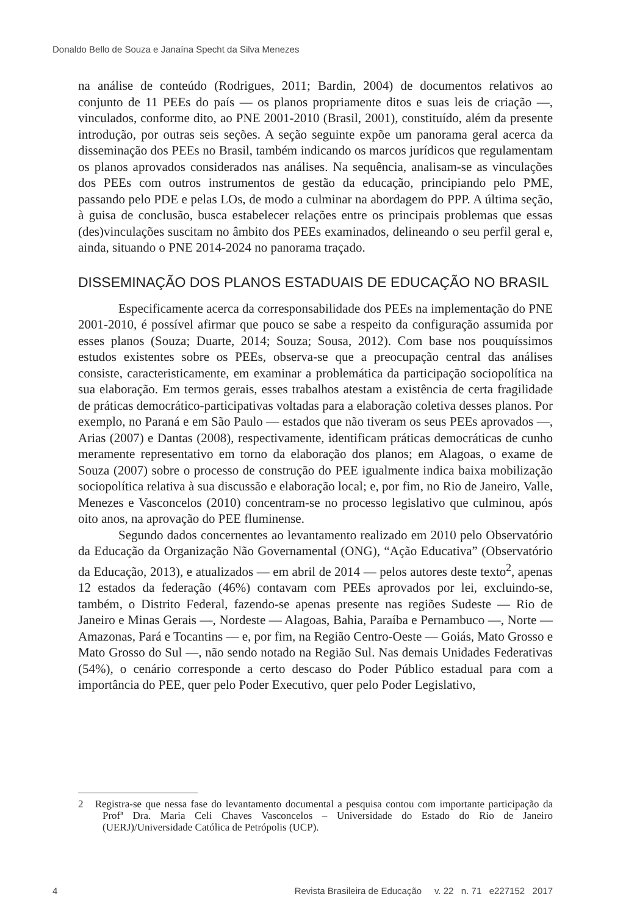Donaldo Bello de Souza e Janaína Specht da Silva Menezes
na análise de conteúdo (Rodrigues, 2011; Bardin, 2004) de documentos relativos ao conjunto de 11 PEEs do país — os planos propriamente ditos e suas leis de criação —, vinculados, conforme dito, ao PNE 2001-2010 (Brasil, 2001), constituído, além da presente introdução, por outras seis seções. A seção seguinte expõe um panorama geral acerca da disseminação dos PEEs no Brasil, também indicando os marcos jurídicos que regulamentam os planos aprovados considerados nas análises. Na sequência, analisam-se as vinculações dos PEEs com outros instrumentos de gestão da educação, principiando pelo PME, passando pelo PDE e pelas LOs, de modo a culminar na abordagem do PPP. A última seção, à guisa de conclusão, busca estabelecer relações entre os principais problemas que essas (des)vinculações suscitam no âmbito dos PEEs examinados, delineando o seu perfil geral e, ainda, situando o PNE 2014-2024 no panorama traçado.
DISSEMINAÇÃO DOS PLANOS ESTADUAIS DE EDUCAÇÃO NO BRASIL
Especificamente acerca da corresponsabilidade dos PEEs na implementação do PNE 2001-2010, é possível afirmar que pouco se sabe a respeito da configuração assumida por esses planos (Souza; Duarte, 2014; Souza; Sousa, 2012). Com base nos pouquíssimos estudos existentes sobre os PEEs, observa-se que a preocupação central das análises consiste, caracteristicamente, em examinar a problemática da participação sociopolítica na sua elaboração. Em termos gerais, esses trabalhos atestam a existência de certa fragilidade de práticas democrático-participativas voltadas para a elaboração coletiva desses planos. Por exemplo, no Paraná e em São Paulo — estados que não tiveram os seus PEEs aprovados —, Arias (2007) e Dantas (2008), respectivamente, identificam práticas democráticas de cunho meramente representativo em torno da elaboração dos planos; em Alagoas, o exame de Souza (2007) sobre o processo de construção do PEE igualmente indica baixa mobilização sociopolítica relativa à sua discussão e elaboração local; e, por fim, no Rio de Janeiro, Valle, Menezes e Vasconcelos (2010) concentram-se no processo legislativo que culminou, após oito anos, na aprovação do PEE fluminense.
Segundo dados concernentes ao levantamento realizado em 2010 pelo Observatório da Educação da Organização Não Governamental (ONG), “Ação Educativa” (Observatório da Educação, 2013), e atualizados — em abril de 2014 — pelos autores deste texto<sup>2</sup>, apenas 12 estados da federação (46%) contavam com PEEs aprovados por lei, excluindo-se, também, o Distrito Federal, fazendo-se apenas presente nas regiões Sudeste — Rio de Janeiro e Minas Gerais —, Nordeste — Alagoas, Bahia, Paraíba e Pernambuco —, Norte — Amazonas, Pará e Tocantins — e, por fim, na Região Centro-Oeste — Goiás, Mato Grosso e Mato Grosso do Sul —, não sendo notado na Região Sul. Nas demais Unidades Federativas (54%), o cenário corresponde a certo descaso do Poder Público estadual para com a importância do PEE, quer pelo Poder Executivo, quer pelo Poder Legislativo,
2 Registra-se que nessa fase do levantamento documental a pesquisa contou com importante participação da Profª Dra. Maria Celi Chaves Vasconcelos – Universidade do Estado do Rio de Janeiro (UERJ)/Universidade Católica de Petrópolis (UCP).
4 Revista Brasileira de Educação v. 22 n. 71 e227152 2017